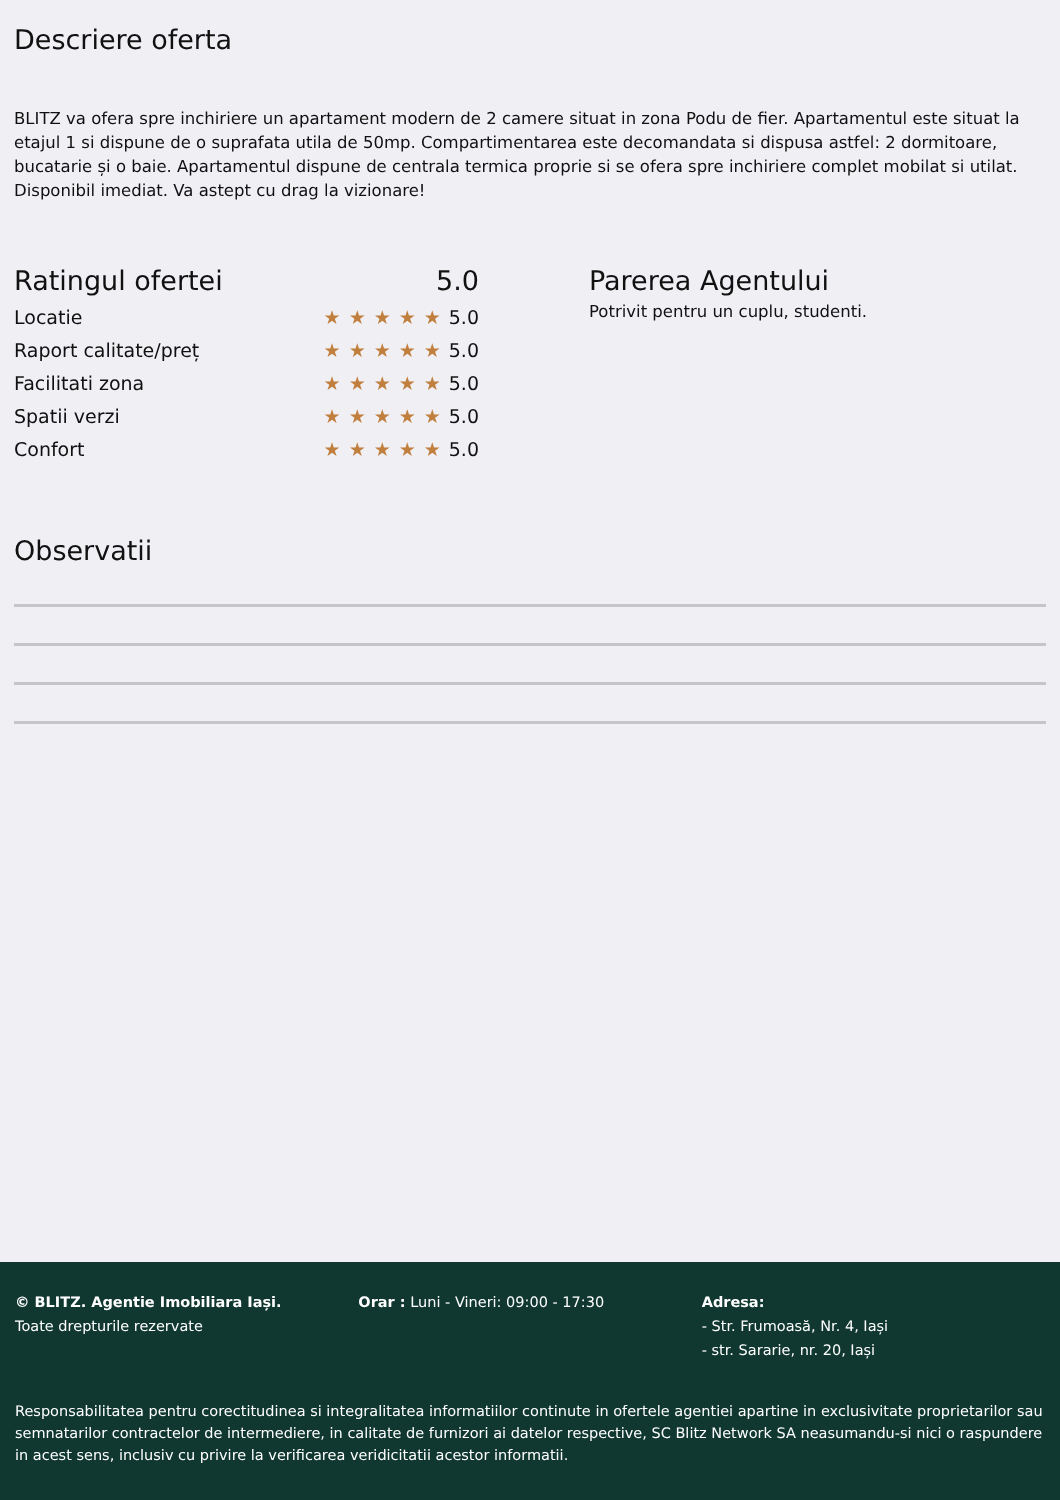Descriere oferta
BLITZ va ofera spre inchiriere un apartament modern de 2 camere situat in zona Podu de fier. Apartamentul este situat la etajul 1 si dispune de o suprafata utila de 50mp. Compartimentarea este decomandata si dispusa astfel: 2 dormitoare, bucatarie și o baie. Apartamentul dispune de centrala termica proprie si se ofera spre inchiriere complet mobilat si utilat. Disponibil imediat. Va astept cu drag la vizionare!
Ratingul ofertei 5.0
Locatie ★★★★★5.0
Raport calitate/preț ★★★★★5.0
Facilitati zona ★★★★★5.0
Spatii verzi ★★★★★5.0
Confort ★★★★★5.0
Parerea Agentului
Potrivit pentru un cuplu, studenti.
Observatii
© BLITZ. Agentie Imobiliara Iași.
Toate drepturile rezervate
Orar : Luni - Vineri: 09:00 - 17:30 Adresa:
- Str. Frumoasă, Nr. 4, Iași
- str. Sararie, nr. 20, Iași
Responsabilitatea pentru corectitudinea si integralitatea informatiilor continute in ofertele agentiei apartine in exclusivitate proprietarilor sau semnatarilor contractelor de intermediere, in calitate de furnizori ai datelor respective, SC Blitz Network SA neasumandu-si nici o raspundere in acest sens, inclusiv cu privire la verificarea veridicitatii acestor informatii.